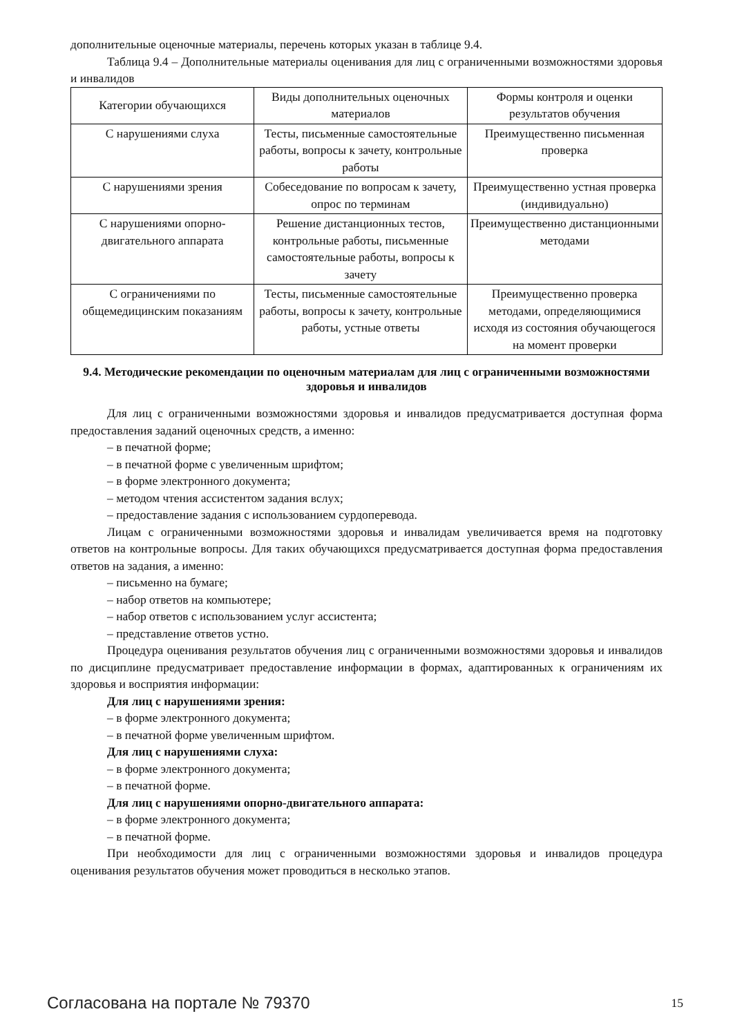дополнительные оценочные материалы, перечень которых указан в таблице 9.4.
Таблица 9.4 – Дополнительные материалы оценивания для лиц с ограниченными возможностями здоровья и инвалидов
| Категории обучающихся | Виды дополнительных оценочных материалов | Формы контроля и оценки результатов обучения |
| С нарушениями слуха | Тесты, письменные самостоятельные работы, вопросы к зачету, контрольные работы | Преимущественно письменная проверка |
| С нарушениями зрения | Собеседование по вопросам к зачету, опрос по терминам | Преимущественно устная проверка (индивидуально) |
| С нарушениями опорно-двигательного аппарата | Решение дистанционных тестов, контрольные работы, письменные самостоятельные работы, вопросы к зачету | Преимущественно дистанционными методами |
| С ограничениями по общемедицинским показаниям | Тесты, письменные самостоятельные работы, вопросы к зачету, контрольные работы, устные ответы | Преимущественно проверка методами, определяющимися исходя из состояния обучающегося на момент проверки |
9.4. Методические рекомендации по оценочным материалам для лиц с ограниченными возможностями здоровья и инвалидов
Для лиц с ограниченными возможностями здоровья и инвалидов предусматривается доступная форма предоставления заданий оценочных средств, а именно:
– в печатной форме;
– в печатной форме с увеличенным шрифтом;
– в форме электронного документа;
– методом чтения ассистентом задания вслух;
– предоставление задания с использованием сурдоперевода.
Лицам с ограниченными возможностями здоровья и инвалидам увеличивается время на подготовку ответов на контрольные вопросы. Для таких обучающихся предусматривается доступная форма предоставления ответов на задания, а именно:
– письменно на бумаге;
– набор ответов на компьютере;
– набор ответов с использованием услуг ассистента;
– представление ответов устно.
Процедура оценивания результатов обучения лиц с ограниченными возможностями здоровья и инвалидов по дисциплине предусматривает предоставление информации в формах, адаптированных к ограничениям их здоровья и восприятия информации:
Для лиц с нарушениями зрения:
– в форме электронного документа;
– в печатной форме увеличенным шрифтом.
Для лиц с нарушениями слуха:
– в форме электронного документа;
– в печатной форме.
Для лиц с нарушениями опорно-двигательного аппарата:
– в форме электронного документа;
– в печатной форме.
При необходимости для лиц с ограниченными возможностями здоровья и инвалидов процедура оценивания результатов обучения может проводиться в несколько этапов.
Согласована на портале № 79370 15